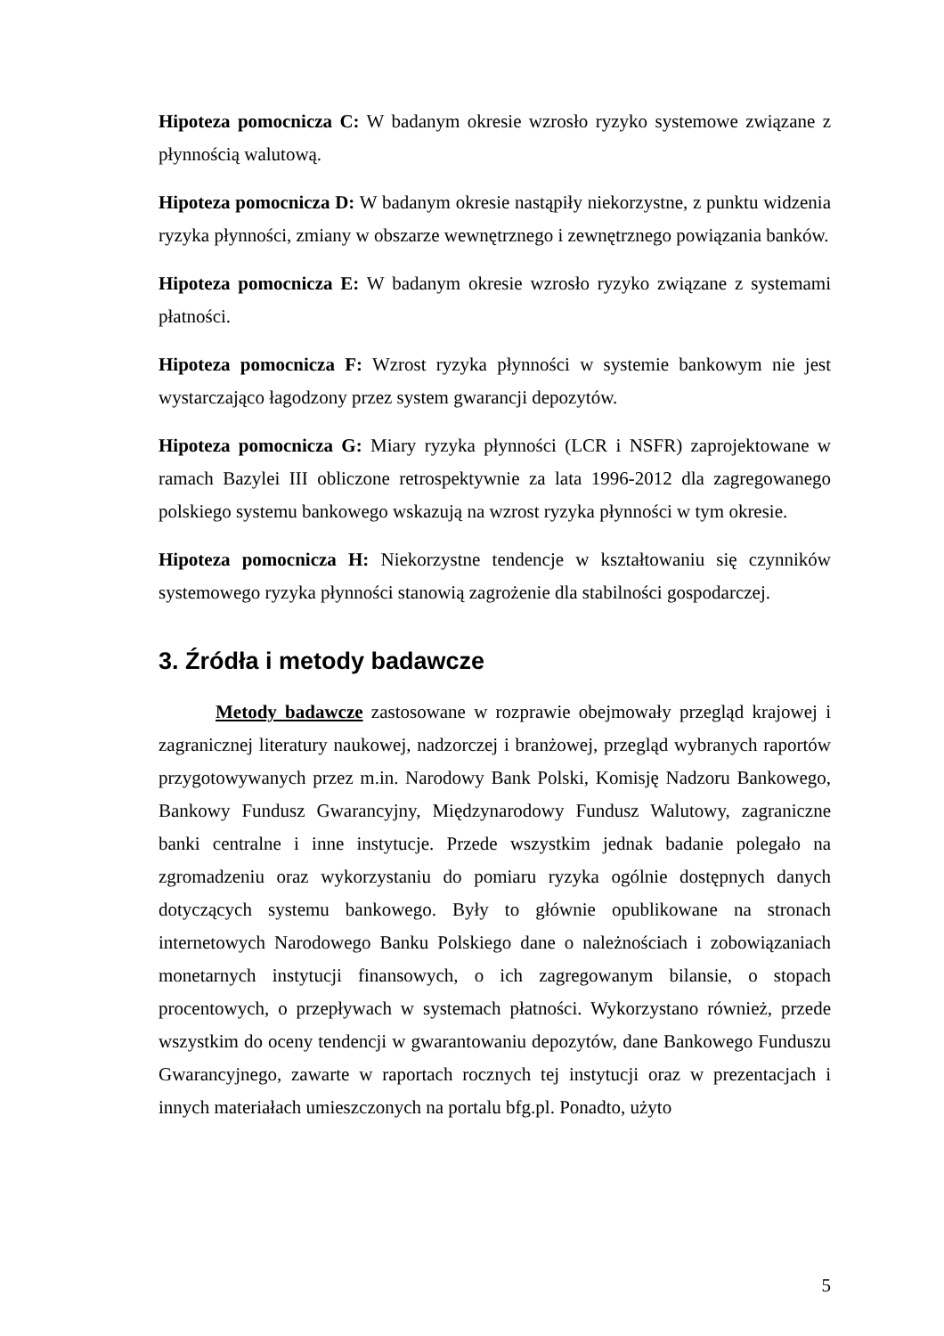Hipoteza pomocnicza C: W badanym okresie wzrosło ryzyko systemowe związane z płynnością walutową.
Hipoteza pomocnicza D: W badanym okresie nastąpiły niekorzystne, z punktu widzenia ryzyka płynności, zmiany w obszarze wewnętrznego i zewnętrznego powiązania banków.
Hipoteza pomocnicza E: W badanym okresie wzrosło ryzyko związane z systemami płatności.
Hipoteza pomocnicza F: Wzrost ryzyka płynności w systemie bankowym nie jest wystarczająco łagodzony przez system gwarancji depozytów.
Hipoteza pomocnicza G: Miary ryzyka płynności (LCR i NSFR) zaprojektowane w ramach Bazylei III obliczone retrospektywnie za lata 1996-2012 dla zagregowanego polskiego systemu bankowego wskazują na wzrost ryzyka płynności w tym okresie.
Hipoteza pomocnicza H: Niekorzystne tendencje w kształtowaniu się czynników systemowego ryzyka płynności stanowią zagrożenie dla stabilności gospodarczej.
3. Źródła i metody badawcze
Metody badawcze zastosowane w rozprawie obejmowały przegląd krajowej i zagranicznej literatury naukowej, nadzorczej i branżowej, przegląd wybranych raportów przygotowywanych przez m.in. Narodowy Bank Polski, Komisję Nadzoru Bankowego, Bankowy Fundusz Gwarancyjny, Międzynarodowy Fundusz Walutowy, zagraniczne banki centralne i inne instytucje. Przede wszystkim jednak badanie polegało na zgromadzeniu oraz wykorzystaniu do pomiaru ryzyka ogólnie dostępnych danych dotyczących systemu bankowego. Były to głównie opublikowane na stronach internetowych Narodowego Banku Polskiego dane o należnościach i zobowiązaniach monetarnych instytucji finansowych, o ich zagregowanym bilansie, o stopach procentowych, o przepływach w systemach płatności. Wykorzystano również, przede wszystkim do oceny tendencji w gwarantowaniu depozytów, dane Bankowego Funduszu Gwarancyjnego, zawarte w raportach rocznych tej instytucji oraz w prezentacjach i innych materiałach umieszczonych na portalu bfg.pl. Ponadto, użyto
5